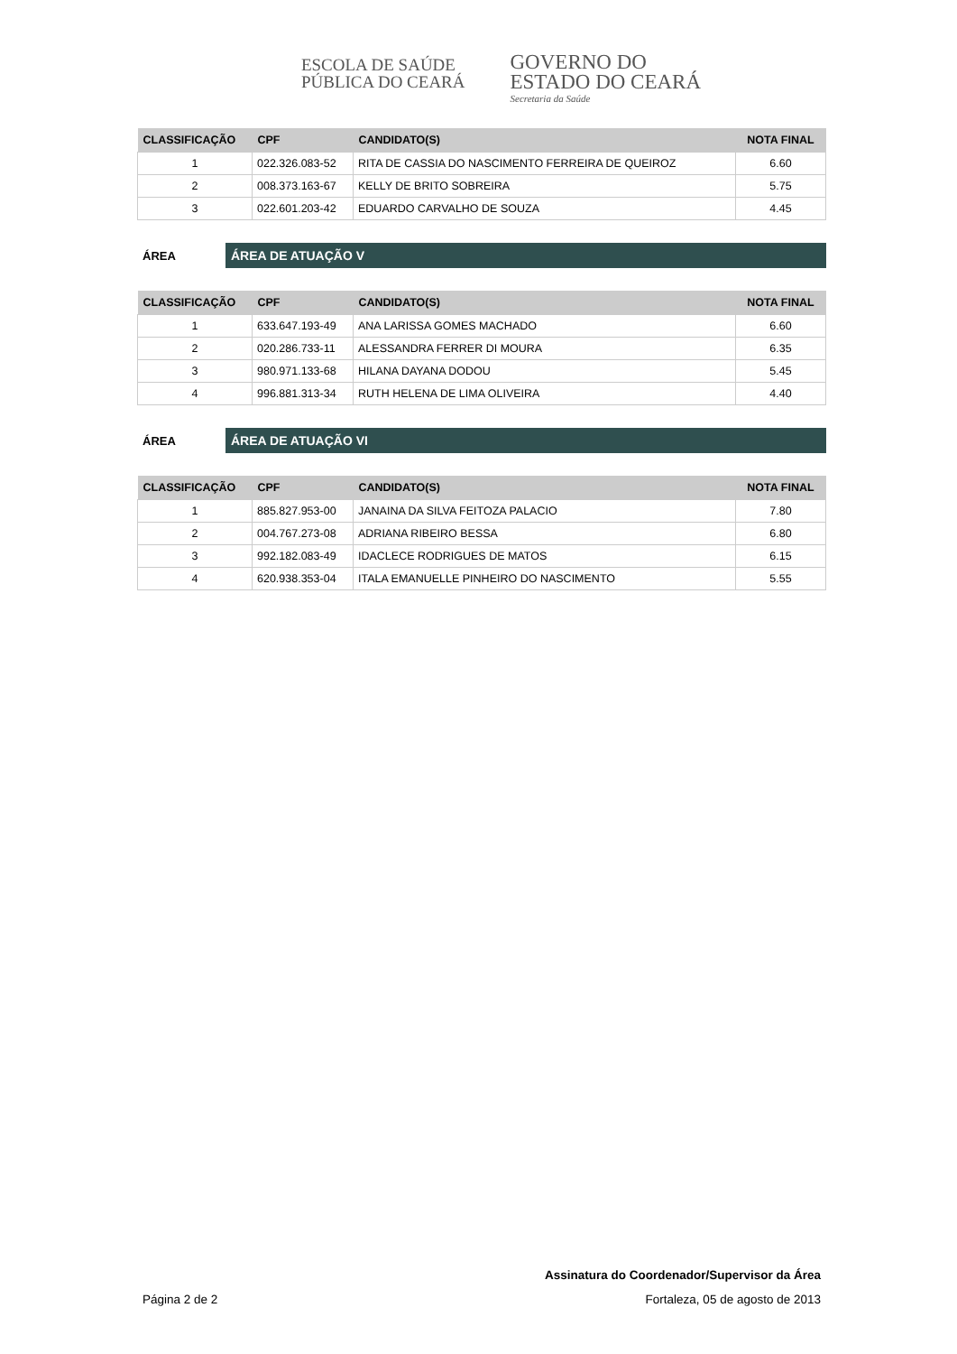ESCOLA DE SAÚDE
PÚBLICA DO CEARÁ
GOVERNO DO
ESTADO DO CEARÁ
Secretaria da Saúde
| CLASSIFICAÇÃO | CPF | CANDIDATO(S) | NOTA FINAL |
| --- | --- | --- | --- |
| 1 | 022.326.083-52 | RITA DE CASSIA DO NASCIMENTO FERREIRA DE QUEIROZ | 6.60 |
| 2 | 008.373.163-67 | KELLY DE BRITO SOBREIRA | 5.75 |
| 3 | 022.601.203-42 | EDUARDO CARVALHO DE SOUZA | 4.45 |
ÁREA
ÁREA DE ATUAÇÃO V
| CLASSIFICAÇÃO | CPF | CANDIDATO(S) | NOTA FINAL |
| --- | --- | --- | --- |
| 1 | 633.647.193-49 | ANA LARISSA GOMES MACHADO | 6.60 |
| 2 | 020.286.733-11 | ALESSANDRA FERRER DI MOURA | 6.35 |
| 3 | 980.971.133-68 | HILANA DAYANA DODOU | 5.45 |
| 4 | 996.881.313-34 | RUTH HELENA DE LIMA OLIVEIRA | 4.40 |
ÁREA
ÁREA DE ATUAÇÃO VI
| CLASSIFICAÇÃO | CPF | CANDIDATO(S) | NOTA FINAL |
| --- | --- | --- | --- |
| 1 | 885.827.953-00 | JANAINA DA SILVA FEITOZA PALACIO | 7.80 |
| 2 | 004.767.273-08 | ADRIANA RIBEIRO BESSA | 6.80 |
| 3 | 992.182.083-49 | IDACLECE RODRIGUES DE MATOS | 6.15 |
| 4 | 620.938.353-04 | ITALA EMANUELLE PINHEIRO DO NASCIMENTO | 5.55 |
Assinatura do Coordenador/Supervisor da Área
Página 2 de 2 Fortaleza, 05 de agosto de 2013